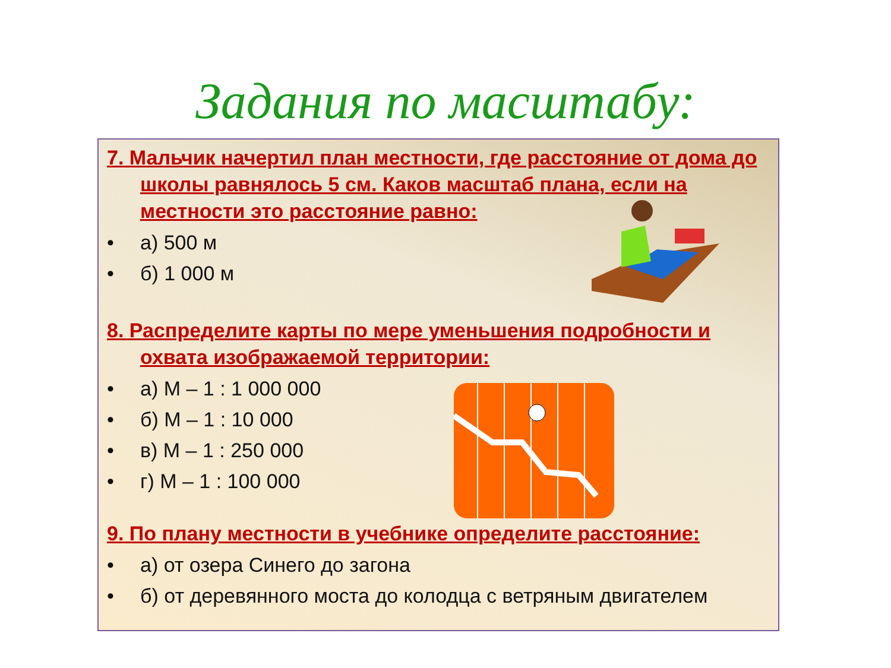Задания по масштабу:
7. Мальчик начертил план местности, где расстояние от дома до школы равнялось 5 см. Каков масштаб плана, если на местности это расстояние равно:
• а) 500 м
• б) 1 000 м
8. Распределите карты по мере уменьшения подробности и охвата изображаемой территории:
• а) М – 1 : 1 000 000
• б) М – 1 : 10 000
• в) М – 1 : 250 000
• г) М – 1 : 100 000
9. По плану местности в учебнике определите расстояние:
• а) от озера Синего до загона
• б) от деревянного моста до колодца с ветряным двигателем